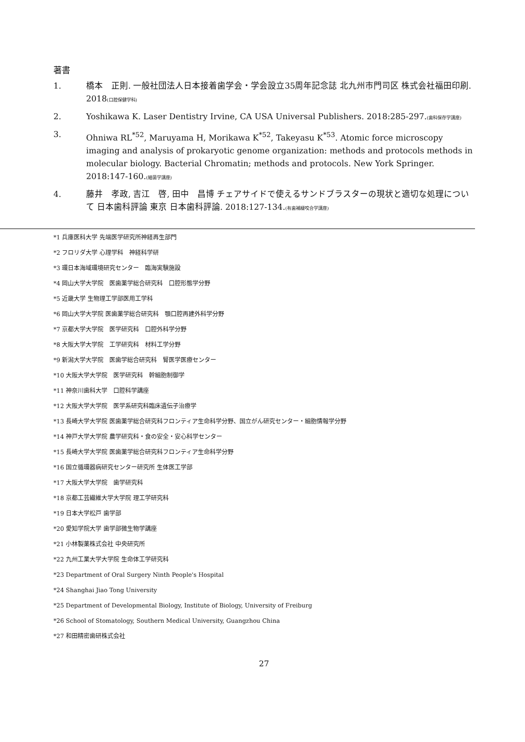著書
1. 橋本　正則. 一般社団法人日本接着歯学会・学会設立35周年記念誌 北九州市門司区 株式会社福田印刷. 2018(口腔保健学科)
2. Yoshikawa K. Laser Dentistry Irvine, CA USA Universal Publishers. 2018:285-297.(歯科保存学講座)
3. Ohniwa RL<sup>*52</sup>, Maruyama H, Morikawa K<sup>*52</sup>, Takeyasu K<sup>*53</sup>. Atomic force microscopy imaging and analysis of prokaryotic genome organization: methods and protocols methods in molecular biology. Bacterial Chromatin; methods and protocols. New York Springer. 2018:147-160.(細菌学講座)
4. 藤井　孝政, 吉江　啓, 田中　昌博 チェアサイドで使えるサンドブラスターの現状と適切な処理について 日本歯科評論 東京 日本歯科評論. 2018:127-134.(有歯補綴咬合学講座)
*1 兵庫医科大学 先端医学研究所神経再生部門
*2 フロリダ大学 心理学科　神経科学研
*3 環日本海域環境研究センター　臨海実験施設
*4 岡山大学大学院　医歯薬学総合研究科　口腔形態学分野
*5 近畿大学 生物理工学部医用工学科
*6 岡山大学大学院 医歯薬学総合研究科　顎口腔再建外科学分野
*7 京都大学大学院　医学研究科　口腔外科学分野
*8 大阪大学大学院　工学研究科　材料工学分野
*9 新潟大学大学院　医歯学総合研究科　腎医学医療センター
*10 大阪大学大学院　医学研究科　幹細胞制御学
*11 神奈川歯科大学　口腔科学講座
*12 大阪大学大学院　医学系研究科臨床遺伝子治療学
*13 長崎大学大学院 医歯薬学総合研究科フロンティア生命科学分野、国立がん研究センター・細胞情報学分野
*14 神戸大学大学院 農学研究科・食の安全・安心科学センター
*15 長崎大学大学院 医歯薬学総合研究科フロンティア生命科学分野
*16 国立循環器病研究センター研究所 生体医工学部
*17 大阪大学大学院　歯学研究科
*18 京都工芸繊維大学大学院 理工学研究科
*19 日本大学松戸 歯学部
*20 愛知学院大学 歯学部微生物学講座
*21 小林製薬株式会社 中央研究所
*22 九州工業大学大学院 生命体工学研究科
*23 Department of Oral Surgery Ninth People's Hospital
*24 Shanghai Jiao Tong University
*25 Department of Developmental Biology, Institute of Biology, University of Freiburg
*26 School of Stomatology, Southern Medical University, Guangzhou China
*27 和田精密歯研株式会社
27